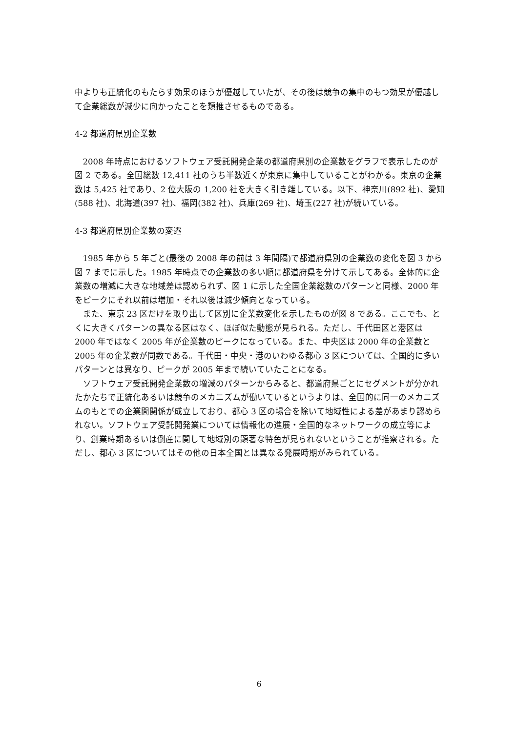中よりも正統化のもたらす効果のほうが優越していたが、その後は競争の集中のもつ効果が優越して企業総数が減少に向かったことを類推させるものである。
4-2 都道府県別企業数
2008 年時点におけるソフトウェア受託開発企業の都道府県別の企業数をグラフで表示したのが図 2 である。全国総数 12,411 社のうち半数近くが東京に集中していることがわかる。東京の企業数は 5,425 社であり、2 位大阪の 1,200 社を大きく引き離している。以下、神奈川(892 社)、愛知(588 社)、北海道(397 社)、福岡(382 社)、兵庫(269 社)、埼玉(227 社)が続いている。
4-3 都道府県別企業数の変遷
1985 年から 5 年ごと(最後の 2008 年の前は 3 年間隔)で都道府県別の企業数の変化を図 3 から図 7 までに示した。1985 年時点での企業数の多い順に都道府県を分けて示してある。全体的に企業数の増減に大きな地域差は認められず、図 1 に示した全国企業総数のパターンと同様、2000 年をピークにそれ以前は増加・それ以後は減少傾向となっている。
また、東京 23 区だけを取り出して区別に企業数変化を示したものが図 8 である。ここでも、とくに大きくパターンの異なる区はなく、ほぼ似た動態が見られる。ただし、千代田区と港区は 2000 年ではなく 2005 年が企業数のピークになっている。また、中央区は 2000 年の企業数と 2005 年の企業数が同数である。千代田・中央・港のいわゆる都心 3 区については、全国的に多いパターンとは異なり、ピークが 2005 年まで続いていたことになる。
ソフトウェア受託開発企業数の増減のパターンからみると、都道府県ごとにセグメントが分かれたかたちで正統化あるいは競争のメカニズムが働いているというよりは、全国的に同一のメカニズムのもとでの企業間関係が成立しており、都心 3 区の場合を除いて地域性による差があまり認められない。ソフトウェア受託開発業については情報化の進展・全国的なネットワークの成立等により、創業時期あるいは倒産に関して地域別の顕著な特色が見られないということが推察される。ただし、都心 3 区についてはその他の日本全国とは異なる発展時期がみられている。
6